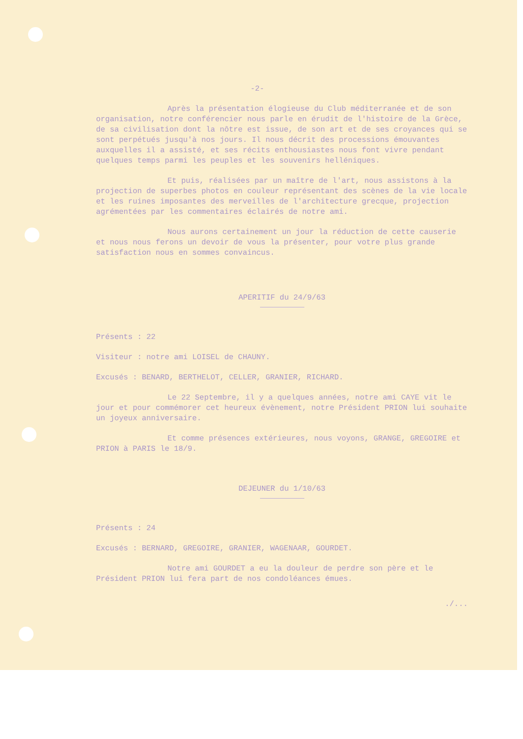-2-
Après la présentation élogieuse du Club méditerranée et de son organisation, notre conférencier nous parle en érudit de l'histoire de la Grèce, de sa civilisation dont la nôtre est issue, de son art et de ses croyances qui se sont perpétués jusqu'à nos jours. Il nous décrit des processions émouvantes auxquelles il a assisté, et ses récits enthousiastes nous font vivre pendant quelques temps parmi les peuples et les souvenirs helléniques.
Et puis, réalisées par un maître de l'art, nous assistons à la projection de superbes photos en couleur représentant des scènes de la vie locale et les ruines imposantes des merveilles de l'architecture grecque, projection agrémentées par les commentaires éclairés de notre ami.
Nous aurons certainement un jour la réduction de cette causerie et nous nous ferons un devoir de vous la présenter, pour votre plus grande satisfaction nous en sommes convaincus.
APERITIF du 24/9/63
Présents : 22
Visiteur : notre ami LOISEL de CHAUNY.
Excusés : BENARD, BERTHELOT, CELLER, GRANIER, RICHARD.
Le 22 Septembre, il y a quelques années, notre ami CAYE vit le jour et pour commémorer cet heureux évènement, notre Président PRION lui souhaite un joyeux anniversaire.
Et comme présences extérieures, nous voyons, GRANGE, GREGOIRE et PRION à PARIS le 18/9.
DEJEUNER du 1/10/63
Présents : 24
Excusés : BERNARD, GREGOIRE, GRANIER, WAGENAAR, GOURDET.
Notre ami GOURDET a eu la douleur de perdre son père et le Président PRION lui fera part de nos condoléances émues.
./...